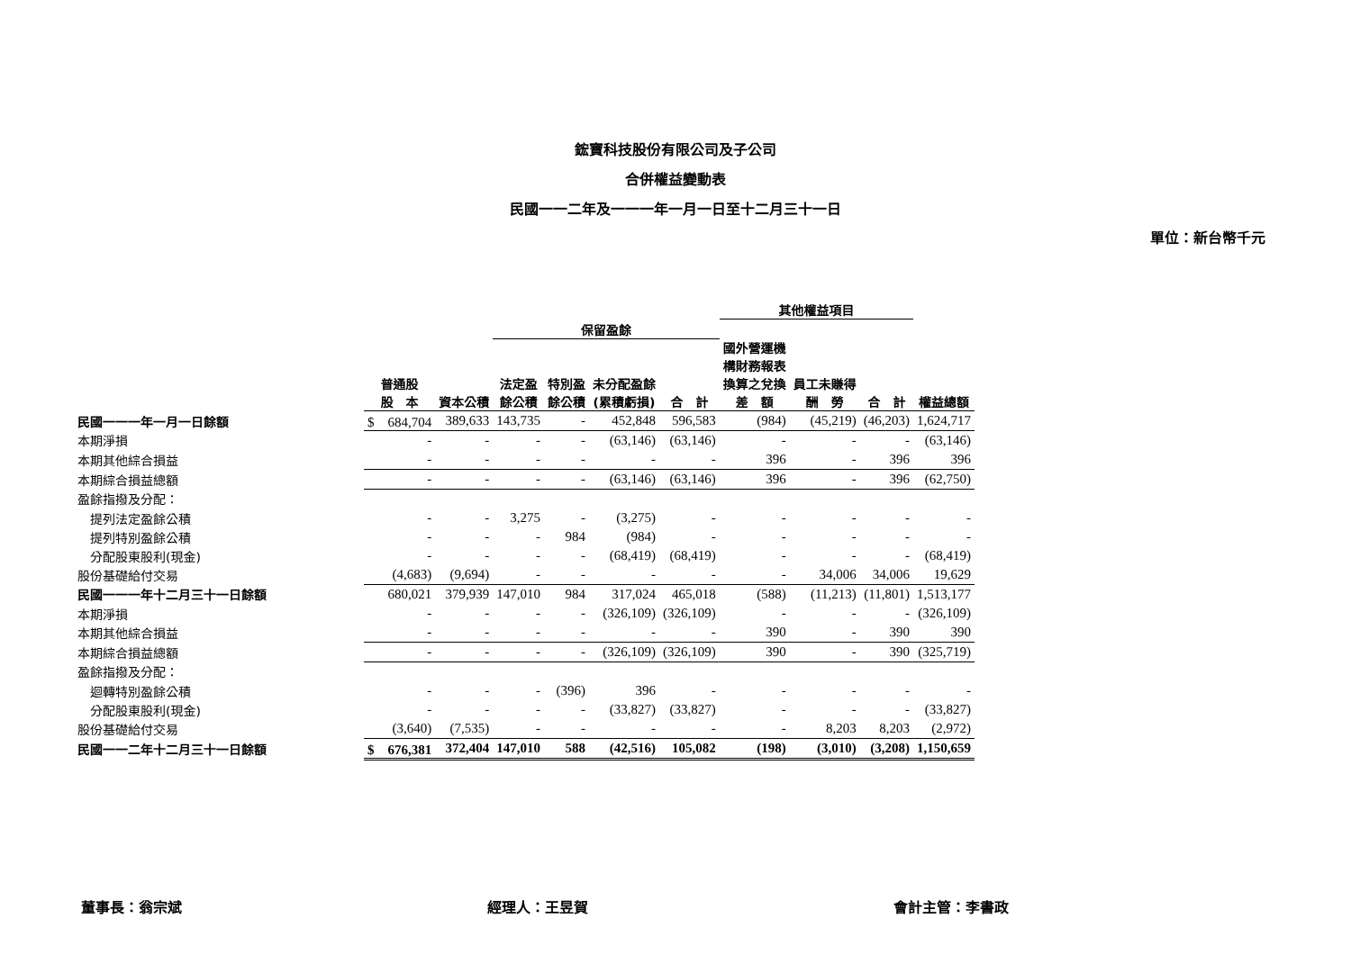鋐寶科技股份有限公司及子公司
合併權益變動表
民國一一二年及一一一年一月一日至十二月三十一日
單位：新台幣千元
| | | | | | | | 其他權益項目 | | | |
| --- | --- | --- | --- | --- | --- | --- | --- | --- | --- | --- |
| | | | 保留盈餘 | | | | | | | |
| | 普通股 股 本 | 資本公積 | 法定盈 餘公積 | 特別盈 餘公積 | 未分配盈餘 (累積虧損) | 合 計 | 國外營運機 構財務報表 換算之兌換 差 額 | 員工未賺得 酬 勞 | 合 計 | 權益總額 |
| 民國一一一年一月一日餘額 | $ 684,704 | 389,633 | 143,735 | - | 452,848 | 596,583 | (984) | (45,219) | (46,203) | 1,624,717 |
| 本期淨損 | - | - | - | - | (63,146) | (63,146) | - | - | - | (63,146) |
| 本期其他綜合損益 | - | - | - | - | - | - | 396 | - | 396 | 396 |
| 本期綜合損益總額 | - | - | - | - | (63,146) | (63,146) | 396 | - | 396 | (62,750) |
| 盈餘指撥及分配： | | | | | | | | | | |
| 提列法定盈餘公積 | - | - | 3,275 | - | (3,275) | - | - | - | - | - |
| 提列特別盈餘公積 | - | - | - | 984 | (984) | - | - | - | - | - |
| 分配股東股利(現金) | - | - | - | - | (68,419) | (68,419) | - | - | - | (68,419) |
| 股份基礎給付交易 | (4,683) | (9,694) | - | - | - | - | - | 34,006 | 34,006 | 19,629 |
| 民國一一一年十二月三十一日餘額 | 680,021 | 379,939 | 147,010 | 984 | 317,024 | 465,018 | (588) | (11,213) | (11,801) | 1,513,177 |
| 本期淨損 | - | - | - | - | (326,109) | (326,109) | - | - | - | (326,109) |
| 本期其他綜合損益 | - | - | - | - | - | - | 390 | - | 390 | 390 |
| 本期綜合損益總額 | - | - | - | - | (326,109) | (326,109) | 390 | - | 390 | (325,719) |
| 盈餘指撥及分配： | | | | | | | | | | |
| 迴轉特別盈餘公積 | - | - | - | (396) | 396 | - | - | - | - | - |
| 分配股東股利(現金) | - | - | - | - | (33,827) | (33,827) | - | - | - | (33,827) |
| 股份基礎給付交易 | (3,640) | (7,535) | - | - | - | - | - | 8,203 | 8,203 | (2,972) |
| 民國一一二年十二月三十一日餘額 | $ 676,381 | 372,404 | 147,010 | 588 | (42,516) | 105,082 | (198) | (3,010) | (3,208) | 1,150,659 |
董事長：翁宗斌 經理人：王昱賀 會計主管：李書政